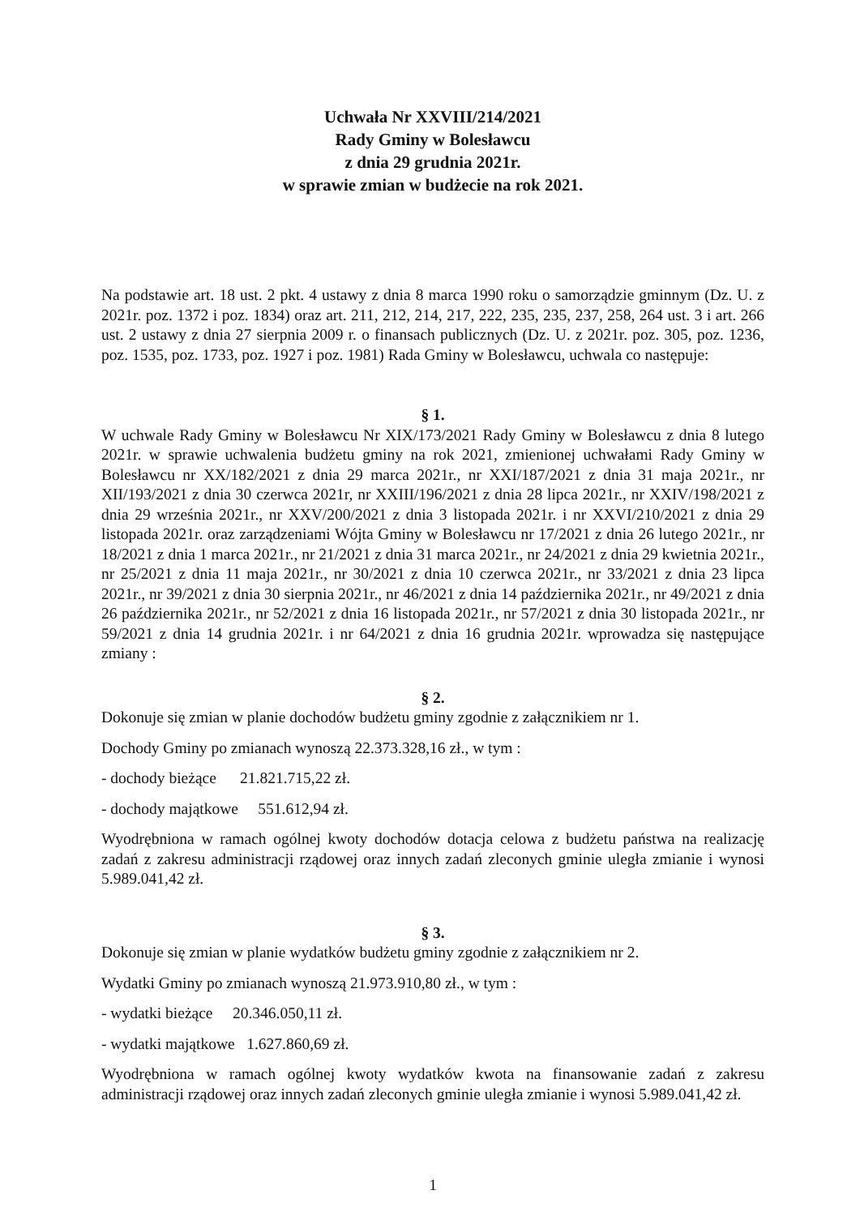Uchwała Nr XXVIII/214/2021
Rady Gminy w Bolesławcu
z dnia 29 grudnia 2021r.
w sprawie zmian w budżecie na rok 2021.
Na podstawie art. 18 ust. 2 pkt. 4 ustawy z dnia 8 marca 1990 roku o samorządzie gminnym (Dz. U. z 2021r. poz. 1372 i poz. 1834) oraz art. 211, 212, 214, 217, 222, 235, 235, 237, 258, 264 ust. 3 i art. 266 ust. 2 ustawy z dnia 27 sierpnia 2009 r. o finansach publicznych (Dz. U. z 2021r. poz. 305, poz. 1236, poz. 1535, poz. 1733, poz. 1927 i poz. 1981) Rada Gminy w Bolesławcu, uchwala co następuje:
§ 1.
W uchwale Rady Gminy w Bolesławcu Nr XIX/173/2021 Rady Gminy w Bolesławcu z dnia 8 lutego 2021r. w sprawie uchwalenia budżetu gminy na rok 2021, zmienionej uchwałami Rady Gminy w Bolesławcu nr XX/182/2021 z dnia 29 marca 2021r., nr XXI/187/2021 z dnia 31 maja 2021r., nr XII/193/2021 z dnia 30 czerwca 2021r, nr XXIII/196/2021 z dnia 28 lipca 2021r., nr XXIV/198/2021 z dnia 29 września 2021r., nr XXV/200/2021 z dnia 3 listopada 2021r. i nr XXVI/210/2021 z dnia 29 listopada 2021r. oraz zarządzeniami Wójta Gminy w Bolesławcu nr 17/2021 z dnia 26 lutego 2021r., nr 18/2021 z dnia 1 marca 2021r., nr 21/2021 z dnia 31 marca 2021r., nr 24/2021 z dnia 29 kwietnia 2021r., nr 25/2021 z dnia 11 maja 2021r., nr 30/2021 z dnia 10 czerwca 2021r., nr 33/2021 z dnia 23 lipca 2021r., nr 39/2021 z dnia 30 sierpnia 2021r., nr 46/2021 z dnia 14 października 2021r., nr 49/2021 z dnia 26 października 2021r., nr 52/2021 z dnia 16 listopada 2021r., nr 57/2021 z dnia 30 listopada 2021r., nr 59/2021 z dnia 14 grudnia 2021r. i nr 64/2021 z dnia 16 grudnia 2021r. wprowadza się następujące zmiany :
§ 2.
Dokonuje się zmian w planie dochodów budżetu gminy zgodnie z załącznikiem nr 1.
Dochody Gminy po zmianach wynoszą 22.373.328,16 zł., w tym :
- dochody bieżące 21.821.715,22 zł.
- dochody majątkowe 551.612,94 zł.
Wyodrębniona w ramach ogólnej kwoty dochodów dotacja celowa z budżetu państwa na realizację zadań z zakresu administracji rządowej oraz innych zadań zleconych gminie uległa zmianie i wynosi 5.989.041,42 zł.
§ 3.
Dokonuje się zmian w planie wydatków budżetu gminy zgodnie z załącznikiem nr 2.
Wydatki Gminy po zmianach wynoszą 21.973.910,80 zł., w tym :
- wydatki bieżące 20.346.050,11 zł.
- wydatki majątkowe 1.627.860,69 zł.
Wyodrębniona w ramach ogólnej kwoty wydatków kwota na finansowanie zadań z zakresu administracji rządowej oraz innych zadań zleconych gminie uległa zmianie i wynosi 5.989.041,42 zł.
1